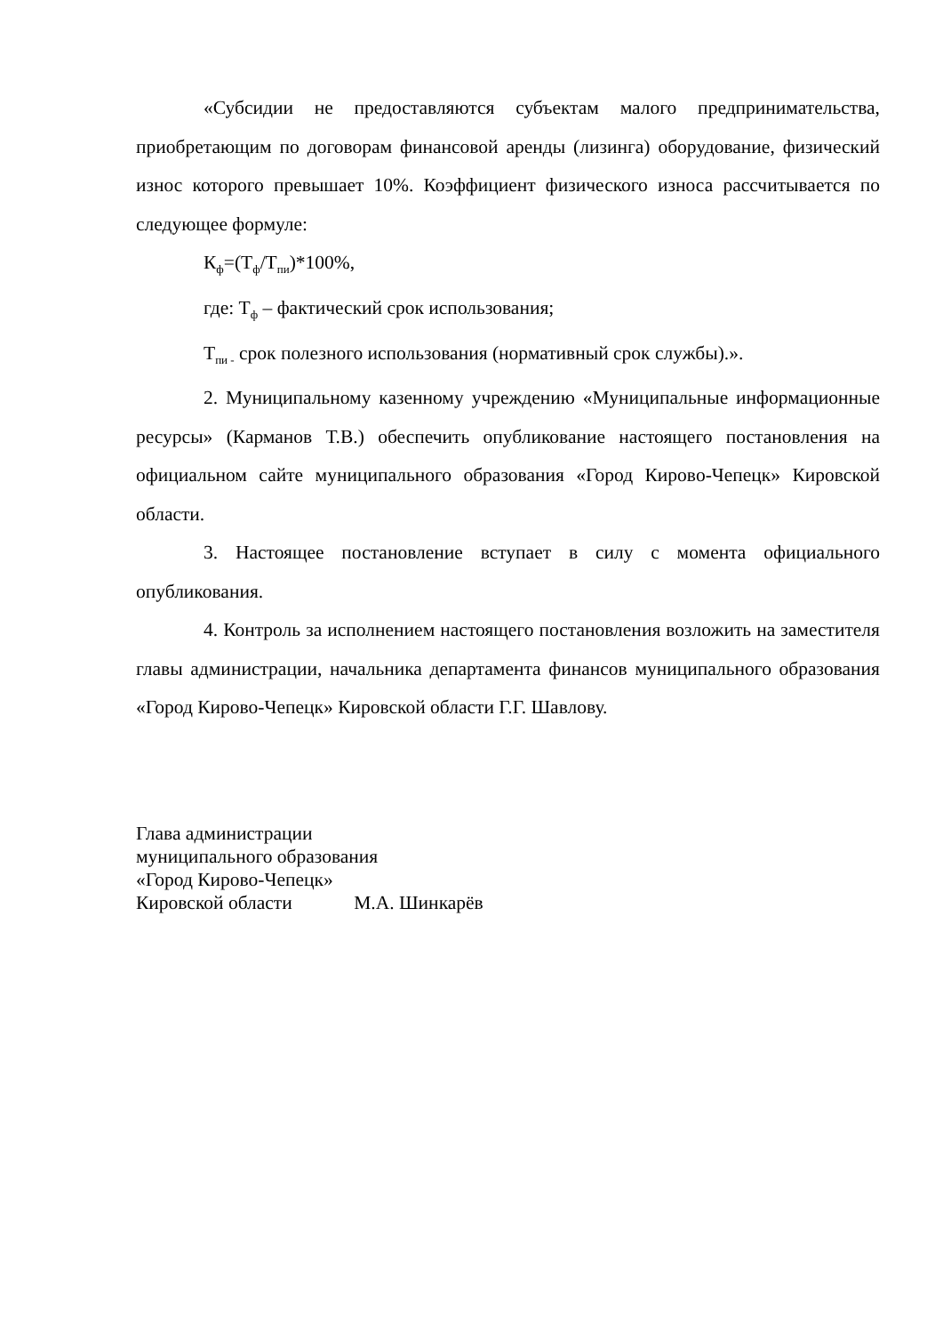«Субсидии не предоставляются субъектам малого предпринимательства, приобретающим по договорам финансовой аренды (лизинга) оборудование, физический износ которого превышает 10%. Коэффициент физического износа рассчитывается по следующее формуле:
К<sub>ф</sub>=(Т<sub>ф</sub>/Т<sub>пи</sub>)*100%,
где: Т<sub>ф</sub> – фактический срок использования;
Т<sub>пи -</sub> срок полезного использования (нормативный срок службы).».
2. Муниципальному казенному учреждению «Муниципальные информационные ресурсы» (Карманов Т.В.) обеспечить опубликование настоящего постановления на официальном сайте муниципального образования «Город Кирово-Чепецк» Кировской области.
3. Настоящее постановление вступает в силу с момента официального опубликования.
4. Контроль за исполнением настоящего постановления возложить на заместителя главы администрации, начальника департамента финансов муниципального образования «Город Кирово-Чепецк» Кировской области Г.Г. Шавлову.
Глава администрации
муниципального образования
«Город Кирово-Чепецк»
Кировской области М.А. Шинкарёв